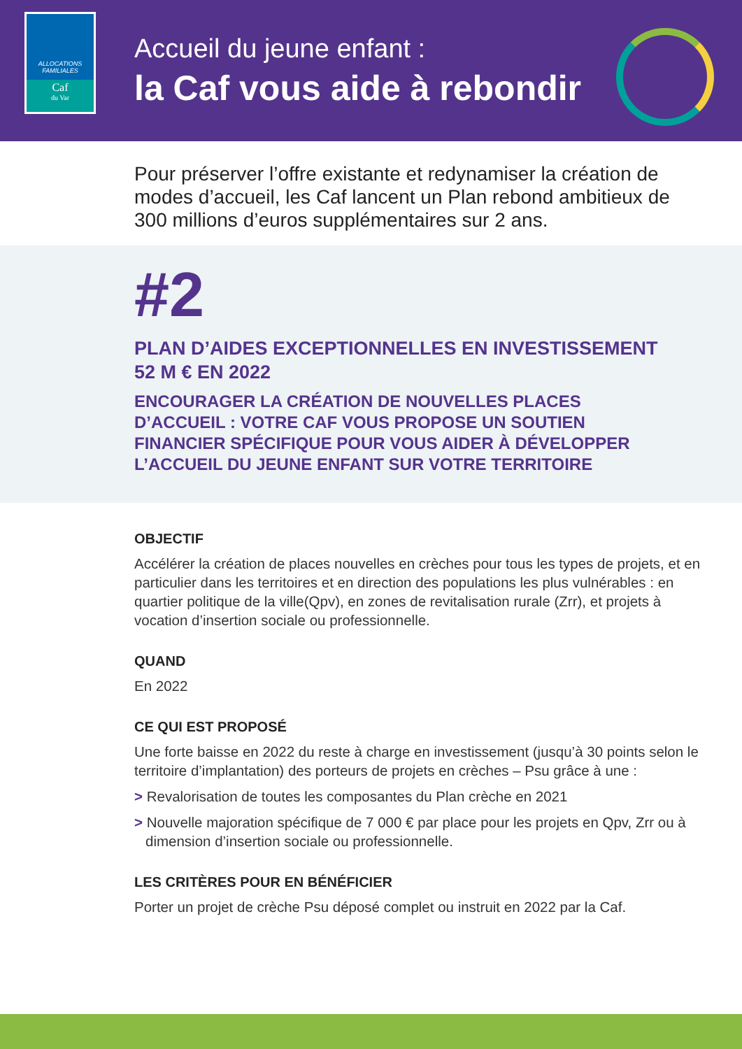ALLOCATIONS
FAMILIALES
Caf
du Var
Accueil du jeune enfant :
la Caf vous aide à rebondir
Pour préserver l’offre existante et redynamiser la création de modes d’accueil, les Caf lancent un Plan rebond ambitieux de 300 millions d’euros supplémentaires sur 2 ans.
#2
PLAN D’AIDES EXCEPTIONNELLES EN INVESTISSEMENT 52 M € EN 2022
ENCOURAGER LA CRÉATION DE NOUVELLES PLACES D’ACCUEIL : VOTRE CAF VOUS PROPOSE UN SOUTIEN FINANCIER SPÉCIFIQUE POUR VOUS AIDER À DÉVELOPPER L’ACCUEIL DU JEUNE ENFANT SUR VOTRE TERRITOIRE
OBJECTIF
Accélérer la création de places nouvelles en crèches pour tous les types de projets, et en particulier dans les territoires et en direction des populations les plus vulnérables : en quartier politique de la ville(Qpv), en zones de revitalisation rurale (Zrr), et projets à vocation d’insertion sociale ou professionnelle.
QUAND
En 2022
CE QUI EST PROPOSÉ
Une forte baisse en 2022 du reste à charge en investissement (jusqu’à 30 points selon le territoire d’implantation) des porteurs de projets en crèches – Psu grâce à une :
> Revalorisation de toutes les composantes du Plan crèche en 2021
> Nouvelle majoration spécifique de 7 000 € par place pour les projets en Qpv, Zrr ou à dimension d’insertion sociale ou professionnelle.
LES CRITÈRES POUR EN BÉNÉFICIER
Porter un projet de crèche Psu déposé complet ou instruit en 2022 par la Caf.